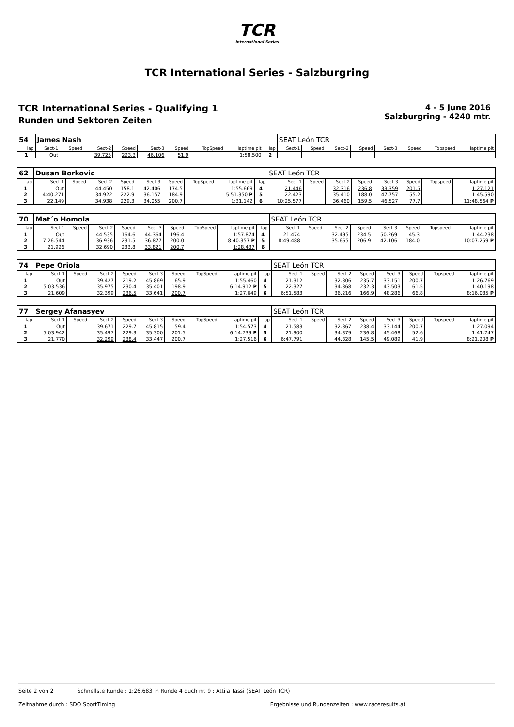TCR
International Series
TCR International Series - Salzburgring
TCR International Series - Qualifying 1
Runden und Sektoren Zeiten
4 - 5 June 2016
Salzburgring - 4240 mtr.
| 54 | James Nash | | | | | | | | | SEAT León TCR | | | | | | | |
| lap | Sect-1 | Speed | Sect-2 | Speed | Sect-3 | Speed | TopSpeed | laptime pit | lap | Sect-1 | Speed | Sect-2 | Speed | Sect-3 | Speed | Topspeed | laptime pit |
| 1 | Out | | 39.725 | 223.3 | 46.106 | 51.9 | | 1:58.500 | 2 | | | | | | | | |
| 62 | Dusan Borkovic | | | | | | | | | SEAT León TCR | | | | | | | |
| lap | Sect-1 | Speed | Sect-2 | Speed | Sect-3 | Speed | TopSpeed | laptime pit | lap | Sect-1 | Speed | Sect-2 | Speed | Sect-3 | Speed | Topspeed | laptime pit |
| 1 | Out | | 44.450 | 158.1 | 42.406 | 174.5 | | 1:55.669 | 4 | 21.446 | | 32.316 | 236.8 | 33.359 | 201.5 | | 1:27.121 |
| 2 | 4:40.271 | | 34.922 | 222.9 | 36.157 | 184.9 | | 5:51.350 P | 5 | 22.423 | | 35.410 | 188.0 | 47.757 | 55.2 | | 1:45.590 |
| 3 | 22.149 | | 34.938 | 229.3 | 34.055 | 200.7 | | 1:31.142 | 6 | 10:25.577 | | 36.460 | 159.5 | 46.527 | 77.7 | | 11:48.564 P |
| 70 | Mat´o Homola | | | | | | | | | SEAT León TCR | | | | | | | |
| lap | Sect-1 | Speed | Sect-2 | Speed | Sect-3 | Speed | TopSpeed | laptime pit | lap | Sect-1 | Speed | Sect-2 | Speed | Sect-3 | Speed | Topspeed | laptime pit |
| 1 | Out | | 44.535 | 164.6 | 44.364 | 196.4 | | 1:57.874 | 4 | 21.474 | | 32.495 | 234.5 | 50.269 | 45.3 | | 1:44.238 |
| 2 | 7:26.544 | | 36.936 | 231.5 | 36.877 | 200.0 | | 8:40.357 P | 5 | 8:49.488 | | 35.665 | 206.9 | 42.106 | 184.0 | | 10:07.259 P |
| 3 | 21.926 | | 32.690 | 233.8 | 33.821 | 200.7 | | 1:28.437 | 6 | | | | | | | | |
| 74 | Pepe Oriola | | | | | | | | | SEAT León TCR | | | | | | | |
| lap | Sect-1 | Speed | Sect-2 | Speed | Sect-3 | Speed | TopSpeed | laptime pit | lap | Sect-1 | Speed | Sect-2 | Speed | Sect-3 | Speed | Topspeed | laptime pit |
| 1 | Out | | 39.427 | 219.2 | 45.869 | 65.9 | | 1:55.460 | 4 | 21.312 | | 32.306 | 235.7 | 33.151 | 200.7 | | 1:26.769 |
| 2 | 5:03.536 | | 35.975 | 230.4 | 35.401 | 198.9 | | 6:14.912 P | 5 | 22.327 | | 34.368 | 232.3 | 43.503 | 61.5 | | 1:40.198 |
| 3 | 21.609 | | 32.399 | 236.5 | 33.641 | 200.7 | | 1:27.649 | 6 | 6:51.583 | | 36.216 | 166.9 | 48.286 | 66.8 | | 8:16.085 P |
| 77 | Sergey Afanasyev | | | | | | | | | SEAT León TCR | | | | | | | |
| lap | Sect-1 | Speed | Sect-2 | Speed | Sect-3 | Speed | TopSpeed | laptime pit | lap | Sect-1 | Speed | Sect-2 | Speed | Sect-3 | Speed | Topspeed | laptime pit |
| 1 | Out | | 39.671 | 229.7 | 45.815 | 59.4 | | 1:54.573 | 4 | 21.583 | | 32.367 | 238.4 | 33.144 | 200.7 | | 1:27.094 |
| 2 | 5:03.942 | | 35.497 | 229.3 | 35.300 | 201.5 | | 6:14.739 P | 5 | 21.900 | | 34.379 | 236.8 | 45.468 | 52.6 | | 1:41.747 |
| 3 | 21.770 | | 32.299 | 238.4 | 33.447 | 200.7 | | 1:27.516 | 6 | 6:47.791 | | 44.328 | 145.5 | 49.089 | 41.9 | | 8:21.208 P |
Seite 2 von 2 Schnellste Runde : 1:26.683 in Runde 4 duch nr. 9 : Attila Tassi (SEAT León TCR)
Zeitnahme durch : SDO SportTiming Ergebnisse und Rundenzeiten : www.raceresults.at